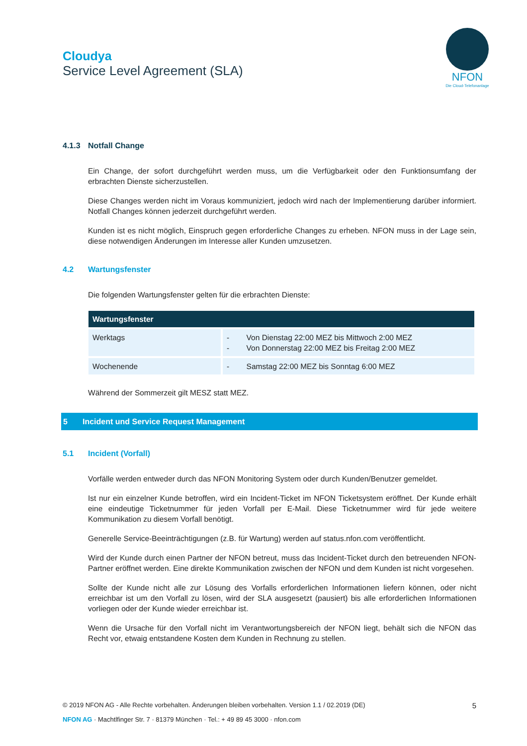Cloudya
Service Level Agreement (SLA)
NFON
Die Cloud-Telefonanlage
4.1.3 Notfall Change
Ein Change, der sofort durchgeführt werden muss, um die Verfügbarkeit oder den Funktionsumfang der erbrachten Dienste sicherzustellen.
Diese Changes werden nicht im Voraus kommuniziert, jedoch wird nach der Implementierung darüber informiert. Notfall Changes können jederzeit durchgeführt werden.
Kunden ist es nicht möglich, Einspruch gegen erforderliche Changes zu erheben. NFON muss in der Lage sein, diese notwendigen Änderungen im Interesse aller Kunden umzusetzen.
4.2 Wartungsfenster
Die folgenden Wartungsfenster gelten für die erbrachten Dienste:
| Wartungsfenster | |
| --- | --- |
| Werktags | - Von Dienstag 22:00 MEZ bis Mittwoch 2:00 MEZ - Von Donnerstag 22:00 MEZ bis Freitag 2:00 MEZ |
| Wochenende | - Samstag 22:00 MEZ bis Sonntag 6:00 MEZ |
Während der Sommerzeit gilt MESZ statt MEZ.
5 Incident und Service Request Management
5.1 Incident (Vorfall)
Vorfälle werden entweder durch das NFON Monitoring System oder durch Kunden/Benutzer gemeldet.
Ist nur ein einzelner Kunde betroffen, wird ein Incident-Ticket im NFON Ticketsystem eröffnet. Der Kunde erhält eine eindeutige Ticketnummer für jeden Vorfall per E-Mail. Diese Ticketnummer wird für jede weitere Kommunikation zu diesem Vorfall benötigt.
Generelle Service-Beeinträchtigungen (z.B. für Wartung) werden auf status.nfon.com veröffentlicht.
Wird der Kunde durch einen Partner der NFON betreut, muss das Incident-Ticket durch den betreuenden NFON-Partner eröffnet werden. Eine direkte Kommunikation zwischen der NFON und dem Kunden ist nicht vorgesehen.
Sollte der Kunde nicht alle zur Lösung des Vorfalls erforderlichen Informationen liefern können, oder nicht erreichbar ist um den Vorfall zu lösen, wird der SLA ausgesetzt (pausiert) bis alle erforderlichen Informationen vorliegen oder der Kunde wieder erreichbar ist.
Wenn die Ursache für den Vorfall nicht im Verantwortungsbereich der NFON liegt, behält sich die NFON das Recht vor, etwaig entstandene Kosten dem Kunden in Rechnung zu stellen.
© 2019 NFON AG - Alle Rechte vorbehalten. Änderungen bleiben vorbehalten. Version 1.1 / 02.2019 (DE) 5
NFON AG · Machtlfinger Str. 7 · 81379 München · Tel.: + 49 89 45 3000 · nfon.com